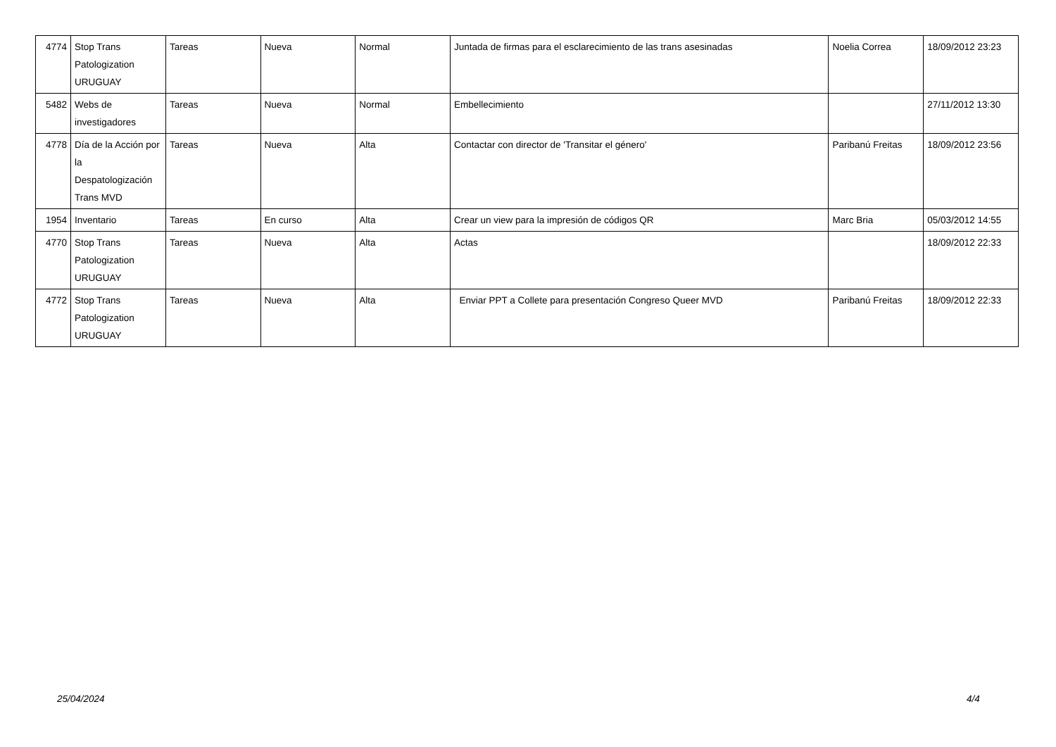| 4774 | Stop Trans Patologization URUGUAY | Tareas | Nueva | Normal | Juntada de firmas para el esclarecimiento de las trans asesinadas | Noelia Correa | 18/09/2012 23:23 |
| 5482 | Webs de investigadores | Tareas | Nueva | Normal | Embellecimiento | | 27/11/2012 13:30 |
| 4778 | Día de la Acción por la Despatologización Trans MVD | Tareas | Nueva | Alta | Contactar con director de 'Transitar el género' | Paribanú Freitas | 18/09/2012 23:56 |
| 1954 | Inventario | Tareas | En curso | Alta | Crear un view para la impresión de códigos QR | Marc Bria | 05/03/2012 14:55 |
| 4770 | Stop Trans Patologization URUGUAY | Tareas | Nueva | Alta | Actas | | 18/09/2012 22:33 |
| 4772 | Stop Trans Patologization URUGUAY | Tareas | Nueva | Alta | Enviar PPT a Collete para presentación Congreso Queer MVD | Paribanú Freitas | 18/09/2012 22:33 |
25/04/2024 4/4